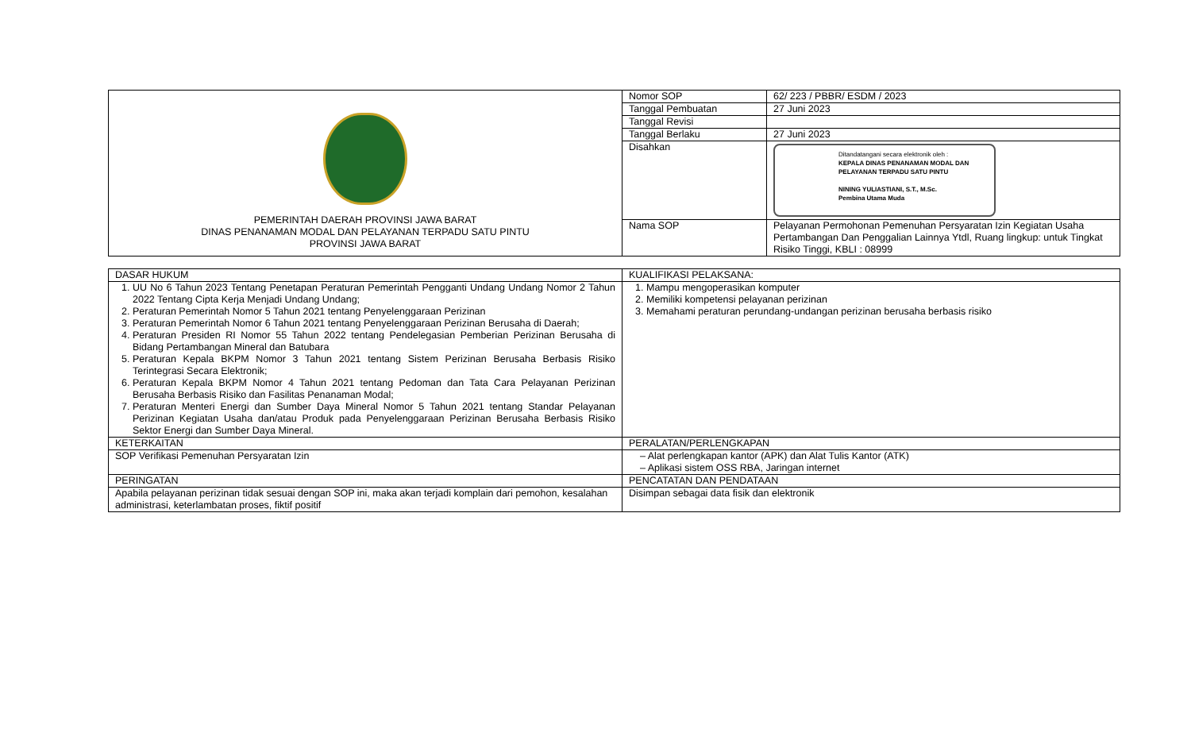| PEMERINTAH DAERAH PROVINSI JAWA BARAT DINAS PENANAMAN MODAL DAN PELAYANAN TERPADU SATU PINTU PROVINSI JAWA BARAT | Nomor SOP | 62/ 223 / PBBR/ ESDM / 2023 |
| | Tanggal Pembuatan | 27 Juni 2023 |
| | Tanggal Revisi | |
| | Tanggal Berlaku | 27 Juni 2023 |
| | Disahkan | Ditandatangani secara elektronik oleh : KEPALA DINAS PENANAMAN MODAL DAN PELAYANAN TERPADU SATU PINTU NINING YULIASTIANI, S.T., M.Sc. Pembina Utama Muda |
| | Nama SOP | Pelayanan Permohonan Pemenuhan Persyaratan Izin Kegiatan Usaha Pertambangan Dan Penggalian Lainnya Ytdl, Ruang lingkup: untuk Tingkat Risiko Tinggi, KBLI : 08999 |
| DASAR HUKUM | KUALIFIKASI PELAKSANA: |
| 1. UU No 6 Tahun 2023 Tentang Penetapan Peraturan Pemerintah Pengganti Undang Undang Nomor 2 Tahun 2022 Tentang Cipta Kerja Menjadi Undang Undang; 2. Peraturan Pemerintah Nomor 5 Tahun 2021 tentang Penyelenggaraan Perizinan 3. Peraturan Pemerintah Nomor 6 Tahun 2021 tentang Penyelenggaraan Perizinan Berusaha di Daerah; 4. Peraturan Presiden RI Nomor 55 Tahun 2022 tentang Pendelegasian Pemberian Perizinan Berusaha di Bidang Pertambangan Mineral dan Batubara 5. Peraturan Kepala BKPM Nomor 3 Tahun 2021 tentang Sistem Perizinan Berusaha Berbasis Risiko Terintegrasi Secara Elektronik; 6. Peraturan Kepala BKPM Nomor 4 Tahun 2021 tentang Pedoman dan Tata Cara Pelayanan Perizinan Berusaha Berbasis Risiko dan Fasilitas Penanaman Modal; 7. Peraturan Menteri Energi dan Sumber Daya Mineral Nomor 5 Tahun 2021 tentang Standar Pelayanan Perizinan Kegiatan Usaha dan/atau Produk pada Penyelenggaraan Perizinan Berusaha Berbasis Risiko Sektor Energi dan Sumber Daya Mineral. | 1. Mampu mengoperasikan komputer 2. Memiliki kompetensi pelayanan perizinan 3. Memahami peraturan perundang-undangan perizinan berusaha berbasis risiko |
| KETERKAITAN | PERALATAN/PERLENGKAPAN |
| SOP Verifikasi Pemenuhan Persyaratan Izin | – Alat perlengkapan kantor (APK) dan Alat Tulis Kantor (ATK) – Aplikasi sistem OSS RBA, Jaringan internet |
| PERINGATAN | PENCATATAN DAN PENDATAAN |
| Apabila pelayanan perizinan tidak sesuai dengan SOP ini, maka akan terjadi komplain dari pemohon, kesalahan administrasi, keterlambatan proses, fiktif positif | Disimpan sebagai data fisik dan elektronik |